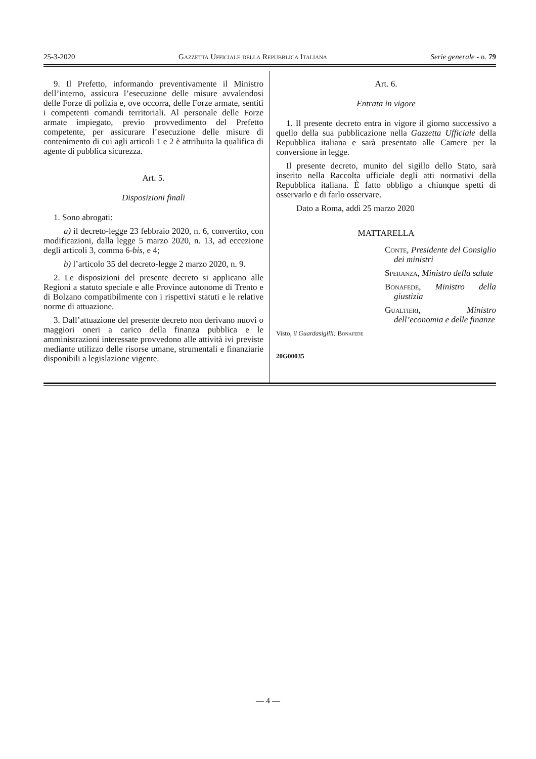25-3-2020 Gazzetta Ufficiale della Repubblica Italiana Serie generale - n. 79
9. Il Prefetto, informando preventivamente il Ministro dell’interno, assicura l’esecuzione delle misure avvalendosi delle Forze di polizia e, ove occorra, delle Forze armate, sentiti i competenti comandi territoriali. Al personale delle Forze armate impiegato, previo provvedimento del Prefetto competente, per assicurare l’esecuzione delle misure di contenimento di cui agli articoli 1 e 2 è attribuita la qualifica di agente di pubblica sicurezza.
Art. 5.
Disposizioni finali
1. Sono abrogati:
a) il decreto-legge 23 febbraio 2020, n. 6, convertito, con modificazioni, dalla legge 5 marzo 2020, n. 13, ad eccezione degli articoli 3, comma 6-bis, e 4;
b) l’articolo 35 del decreto-legge 2 marzo 2020, n. 9.
2. Le disposizioni del presente decreto si applicano alle Regioni a statuto speciale e alle Province autonome di Trento e di Bolzano compatibilmente con i rispettivi statuti e le relative norme di attuazione.
3. Dall’attuazione del presente decreto non derivano nuovi o maggiori oneri a carico della finanza pubblica e le amministrazioni interessate provvedono alle attività ivi previste mediante utilizzo delle risorse umane, strumentali e finanziarie disponibili a legislazione vigente.
Art. 6.
Entrata in vigore
1. Il presente decreto entra in vigore il giorno successivo a quello della sua pubblicazione nella Gazzetta Ufficiale della Repubblica italiana e sarà presentato alle Camere per la conversione in legge.
Il presente decreto, munito del sigillo dello Stato, sarà inserito nella Raccolta ufficiale degli atti normativi della Repubblica italiana. È fatto obbligo a chiunque spetti di osservarlo e di farlo osservare.
Dato a Roma, addì 25 marzo 2020
MATTARELLA
Conte, Presidente del Consiglio dei ministri
Speranza, Ministro della salute
Bonafede, Ministro della giustizia
Gualtieri, Ministro dell’economia e delle finanze
Visto, il Guardasigilli: Bonafede
20G00035
— 4 —